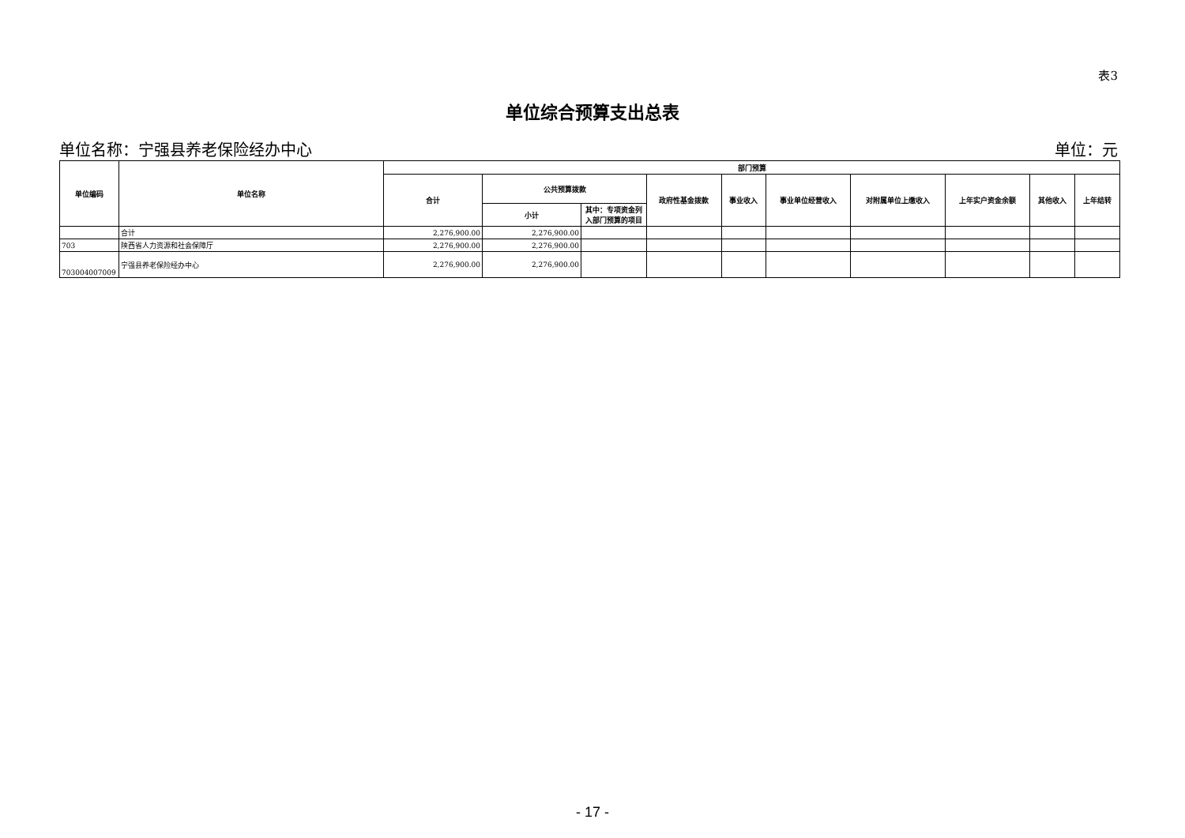表3
单位综合预算支出总表
单位名称：宁强县养老保险经办中心 单位：元
| 单位编码 | 单位名称 | 部门预算 | | | | | | | | | |
| --- | --- | --- | --- | --- | --- | --- | --- | --- | --- | --- | --- |
| | | 合计 | 公共预算拨款 | | 政府性基金拨款 | 事业收入 | 事业单位经营收入 | 对附属单位上缴收入 | 上年实户资金余额 | 其他收入 | 上年结转 |
| | | | 小计 | 其中：专项资金列入部门预算的项目 | | | | | | | |
| | 合计 | 2,276,900.00 | 2,276,900.00 | | | | | | | | |
| 703 | 陕西省人力资源和社会保障厅 | 2,276,900.00 | 2,276,900.00 | | | | | | | | |
| 703004007009 | 宁强县养老保险经办中心 | 2,276,900.00 | 2,276,900.00 | | | | | | | | |
- 17 -